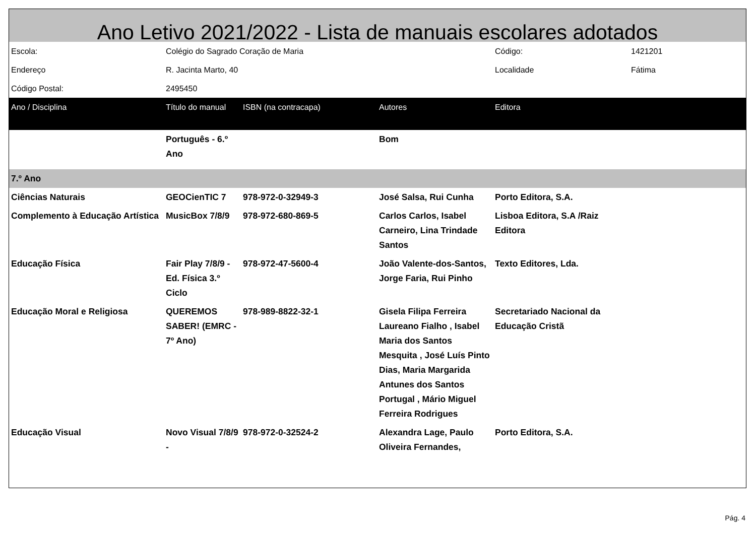Ano Letivo 2021/2022 - Lista de manuais escolares adotados
| Escola: | Colégio do Sagrado Coração de Maria | | | Código: | 1421201 |
| Endereço | R. Jacinta Marto, 40 | | | Localidade | Fátima |
| Código Postal: | 2495450 | | | | |
| Ano / Disciplina | Título do manual | ISBN (na contracapa) | Autores | Editora | |
| | Português - 6.º Ano | | Bom | | |
| 7.º Ano | | | | | |
| Ciências Naturais | GEOCienTIC 7 | 978-972-0-32949-3 | José Salsa, Rui Cunha | Porto Editora, S.A. | |
| Complemento à Educação Artística | MusicBox 7/8/9 | 978-972-680-869-5 | Carlos Carlos, Isabel Carneiro, Lina Trindade Santos | Lisboa Editora, S.A /Raiz Editora | |
| Educação Física | Fair Play 7/8/9 - Ed. Física 3.º Ciclo | 978-972-47-5600-4 | João Valente-dos-Santos, Jorge Faria, Rui Pinho | Texto Editores, Lda. | |
| Educação Moral e Religiosa | QUEREMOS SABER! (EMRC - 7º Ano) | 978-989-8822-32-1 | Gisela Filipa Ferreira Laureano Fialho , Isabel Maria dos Santos Mesquita , José Luís Pinto Dias, Maria Margarida Antunes dos Santos Portugal , Mário Miguel Ferreira Rodrigues | Secretariado Nacional da Educação Cristã | |
| Educação Visual | Novo Visual 7/8/9 - | 978-972-0-32524-2 | Alexandra Lage, Paulo Oliveira Fernandes, | Porto Editora, S.A. | |
Pág. 4